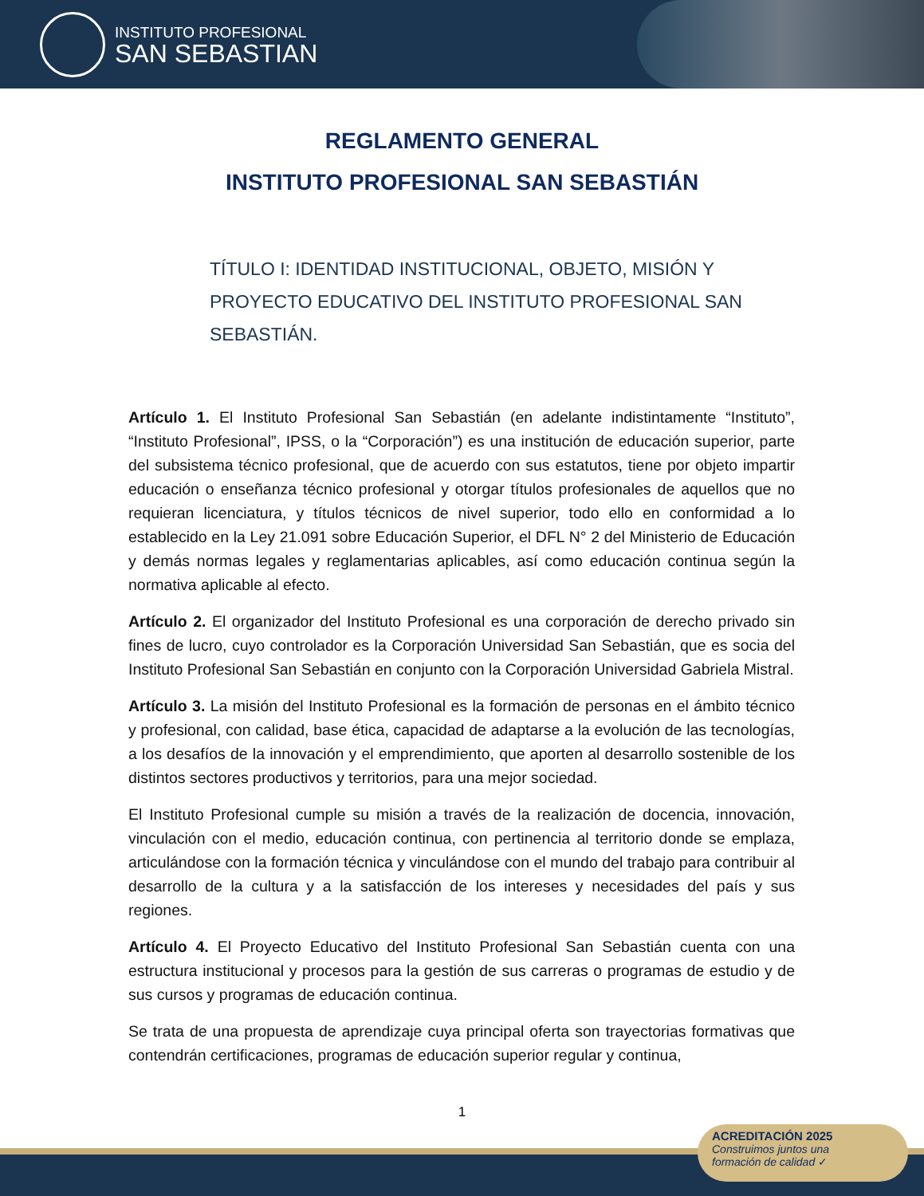INSTITUTO PROFESIONAL
SAN SEBASTIAN
REGLAMENTO GENERAL
INSTITUTO PROFESIONAL SAN SEBASTIÁN
TÍTULO I: IDENTIDAD INSTITUCIONAL, OBJETO, MISIÓN Y PROYECTO EDUCATIVO DEL INSTITUTO PROFESIONAL SAN SEBASTIÁN.
Artículo 1. El Instituto Profesional San Sebastián (en adelante indistintamente “Instituto”, “Instituto Profesional”, IPSS, o la “Corporación”) es una institución de educación superior, parte del subsistema técnico profesional, que de acuerdo con sus estatutos, tiene por objeto impartir educación o enseñanza técnico profesional y otorgar títulos profesionales de aquellos que no requieran licenciatura, y títulos técnicos de nivel superior, todo ello en conformidad a lo establecido en la Ley 21.091 sobre Educación Superior, el DFL N° 2 del Ministerio de Educación y demás normas legales y reglamentarias aplicables, así como educación continua según la normativa aplicable al efecto.
Artículo 2. El organizador del Instituto Profesional es una corporación de derecho privado sin fines de lucro, cuyo controlador es la Corporación Universidad San Sebastián, que es socia del Instituto Profesional San Sebastián en conjunto con la Corporación Universidad Gabriela Mistral.
Artículo 3. La misión del Instituto Profesional es la formación de personas en el ámbito técnico y profesional, con calidad, base ética, capacidad de adaptarse a la evolución de las tecnologías, a los desafíos de la innovación y el emprendimiento, que aporten al desarrollo sostenible de los distintos sectores productivos y territorios, para una mejor sociedad.
El Instituto Profesional cumple su misión a través de la realización de docencia, innovación, vinculación con el medio, educación continua, con pertinencia al territorio donde se emplaza, articulándose con la formación técnica y vinculándose con el mundo del trabajo para contribuir al desarrollo de la cultura y a la satisfacción de los intereses y necesidades del país y sus regiones.
Artículo 4. El Proyecto Educativo del Instituto Profesional San Sebastián cuenta con una estructura institucional y procesos para la gestión de sus carreras o programas de estudio y de sus cursos y programas de educación continua.
Se trata de una propuesta de aprendizaje cuya principal oferta son trayectorias formativas que contendrán certificaciones, programas de educación superior regular y continua,
1
ACREDITACIÓN 2025
Construimos juntos una
formación de calidad ✓